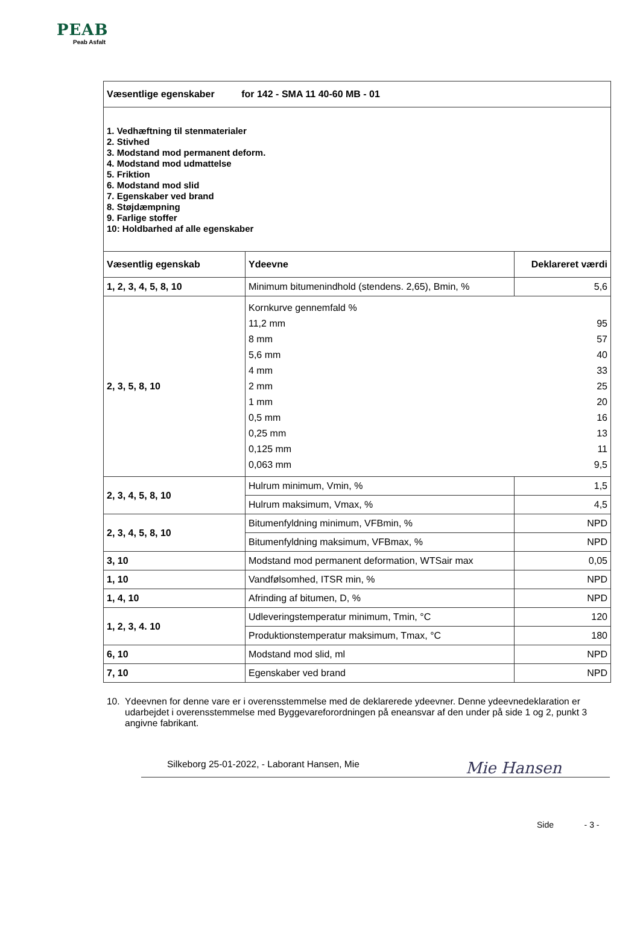PEAB
Peab Asfalt
| Væsentlige egenskaber for 142 - SMA 11 40-60 MB - 01 | | |
| 1. Vedhæftning til stenmaterialer 2. Stivhed 3. Modstand mod permanent deform. 4. Modstand mod udmattelse 5. Friktion 6. Modstand mod slid 7. Egenskaber ved brand 8. Støjdæmpning 9. Farlige stoffer 10: Holdbarhed af alle egenskaber | | |
| Væsentlig egenskab | Ydeevne | Deklareret værdi |
| 1, 2, 3, 4, 5, 8, 10 | Minimum bitumenindhold (stendens. 2,65), Bmin, % | 5,6 |
| 2, 3, 5, 8, 10 | / Kornkurve gennemfald % / / / 11,2 mm / 95 / / 8 mm / 57 / / 5,6 mm / 40 / / 4 mm / 33 / / 2 mm / 25 / / 1 mm / 20 / / 0,5 mm / 16 / / 0,25 mm / 13 / / 0,125 mm / 11 / / 0,063 mm / 9,5 / | |
| 2, 3, 4, 5, 8, 10 | Hulrum minimum, Vmin, % | 1,5 |
| | Hulrum maksimum, Vmax, % | 4,5 |
| 2, 3, 4, 5, 8, 10 | Bitumenfyldning minimum, VFBmin, % | NPD |
| | Bitumenfyldning maksimum, VFBmax, % | NPD |
| 3, 10 | Modstand mod permanent deformation, WTSair max | 0,05 |
| 1, 10 | Vandfølsomhed, ITSR min, % | NPD |
| 1, 4, 10 | Afrinding af bitumen, D, % | NPD |
| 1, 2, 3, 4. 10 | Udleveringstemperatur minimum, Tmin, °C | 120 |
| | Produktionstemperatur maksimum, Tmax, °C | 180 |
| 6, 10 | Modstand mod slid, ml | NPD |
| 7, 10 | Egenskaber ved brand | NPD |
10. Ydeevnen for denne vare er i overensstemmelse med de deklarerede ydeevner. Denne ydeevnedeklaration er udarbejdet i overensstemmelse med Byggevareforordningen på eneansvar af den under på side 1 og 2, punkt 3 angivne fabrikant.
Silkeborg 25-01-2022, - Laborant Hansen, Mie Mie Hansen
Side - 3 -